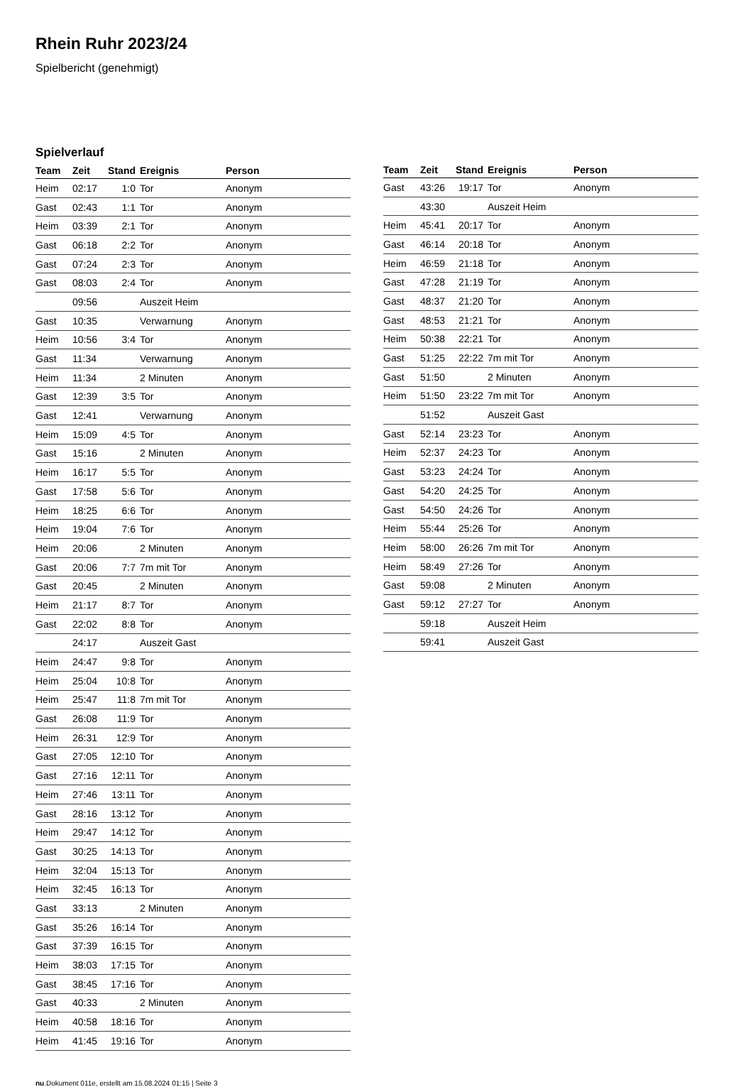Rhein Ruhr 2023/24
Spielbericht (genehmigt)
Spielverlauf
| Team | Zeit | Stand | Ereignis | Person |
| --- | --- | --- | --- | --- |
| Heim | 02:17 | 1:0 | Tor | Anonym |
| Gast | 02:43 | 1:1 | Tor | Anonym |
| Heim | 03:39 | 2:1 | Tor | Anonym |
| Gast | 06:18 | 2:2 | Tor | Anonym |
| Gast | 07:24 | 2:3 | Tor | Anonym |
| Gast | 08:03 | 2:4 | Tor | Anonym |
| | 09:56 | | Auszeit Heim | |
| Gast | 10:35 | | Verwarnung | Anonym |
| Heim | 10:56 | 3:4 | Tor | Anonym |
| Gast | 11:34 | | Verwarnung | Anonym |
| Heim | 11:34 | | 2 Minuten | Anonym |
| Gast | 12:39 | 3:5 | Tor | Anonym |
| Gast | 12:41 | | Verwarnung | Anonym |
| Heim | 15:09 | 4:5 | Tor | Anonym |
| Gast | 15:16 | | 2 Minuten | Anonym |
| Heim | 16:17 | 5:5 | Tor | Anonym |
| Gast | 17:58 | 5:6 | Tor | Anonym |
| Heim | 18:25 | 6:6 | Tor | Anonym |
| Heim | 19:04 | 7:6 | Tor | Anonym |
| Heim | 20:06 | | 2 Minuten | Anonym |
| Gast | 20:06 | 7:7 | 7m mit Tor | Anonym |
| Gast | 20:45 | | 2 Minuten | Anonym |
| Heim | 21:17 | 8:7 | Tor | Anonym |
| Gast | 22:02 | 8:8 | Tor | Anonym |
| | 24:17 | | Auszeit Gast | |
| Heim | 24:47 | 9:8 | Tor | Anonym |
| Heim | 25:04 | 10:8 | Tor | Anonym |
| Heim | 25:47 | 11:8 | 7m mit Tor | Anonym |
| Gast | 26:08 | 11:9 | Tor | Anonym |
| Heim | 26:31 | 12:9 | Tor | Anonym |
| Gast | 27:05 | 12:10 | Tor | Anonym |
| Gast | 27:16 | 12:11 | Tor | Anonym |
| Heim | 27:46 | 13:11 | Tor | Anonym |
| Gast | 28:16 | 13:12 | Tor | Anonym |
| Heim | 29:47 | 14:12 | Tor | Anonym |
| Gast | 30:25 | 14:13 | Tor | Anonym |
| Heim | 32:04 | 15:13 | Tor | Anonym |
| Heim | 32:45 | 16:13 | Tor | Anonym |
| Gast | 33:13 | | 2 Minuten | Anonym |
| Gast | 35:26 | 16:14 | Tor | Anonym |
| Gast | 37:39 | 16:15 | Tor | Anonym |
| Heim | 38:03 | 17:15 | Tor | Anonym |
| Gast | 38:45 | 17:16 | Tor | Anonym |
| Gast | 40:33 | | 2 Minuten | Anonym |
| Heim | 40:58 | 18:16 | Tor | Anonym |
| Heim | 41:45 | 19:16 | Tor | Anonym |
| Team | Zeit | Stand | Ereignis | Person |
| --- | --- | --- | --- | --- |
| Gast | 43:26 | 19:17 | Tor | Anonym |
| | 43:30 | | Auszeit Heim | |
| Heim | 45:41 | 20:17 | Tor | Anonym |
| Gast | 46:14 | 20:18 | Tor | Anonym |
| Heim | 46:59 | 21:18 | Tor | Anonym |
| Gast | 47:28 | 21:19 | Tor | Anonym |
| Gast | 48:37 | 21:20 | Tor | Anonym |
| Gast | 48:53 | 21:21 | Tor | Anonym |
| Heim | 50:38 | 22:21 | Tor | Anonym |
| Gast | 51:25 | 22:22 | 7m mit Tor | Anonym |
| Gast | 51:50 | | 2 Minuten | Anonym |
| Heim | 51:50 | 23:22 | 7m mit Tor | Anonym |
| | 51:52 | | Auszeit Gast | |
| Gast | 52:14 | 23:23 | Tor | Anonym |
| Heim | 52:37 | 24:23 | Tor | Anonym |
| Gast | 53:23 | 24:24 | Tor | Anonym |
| Gast | 54:20 | 24:25 | Tor | Anonym |
| Gast | 54:50 | 24:26 | Tor | Anonym |
| Heim | 55:44 | 25:26 | Tor | Anonym |
| Heim | 58:00 | 26:26 | 7m mit Tor | Anonym |
| Heim | 58:49 | 27:26 | Tor | Anonym |
| Gast | 59:08 | | 2 Minuten | Anonym |
| Gast | 59:12 | 27:27 | Tor | Anonym |
| | 59:18 | | Auszeit Heim | |
| | 59:41 | | Auszeit Gast | |
nu.Dokument 011e, erstellt am 15.08.2024 01:15 | Seite 3